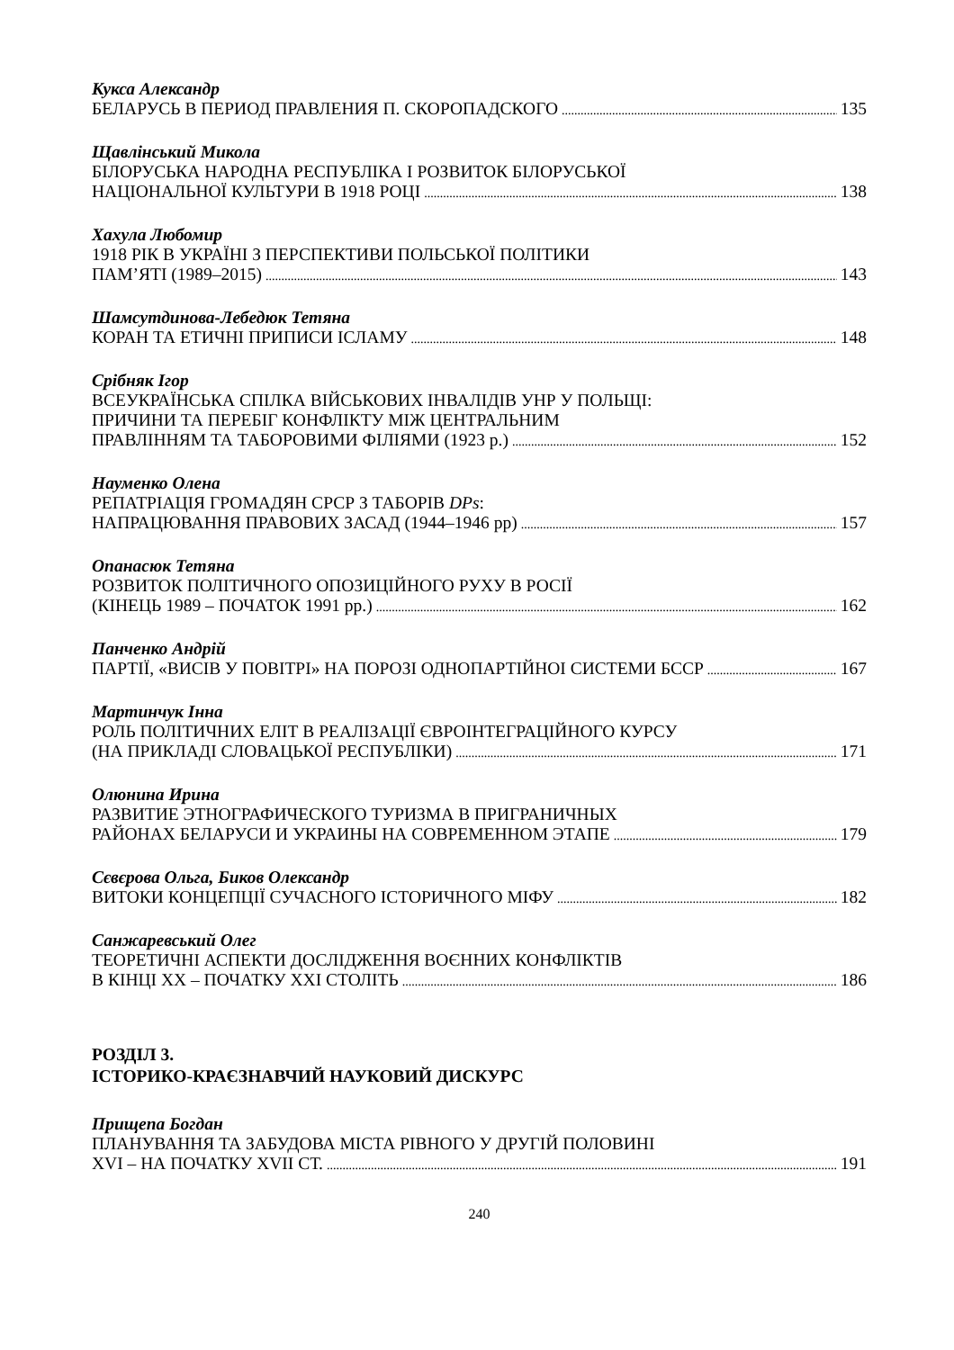Кукса Александр
БЕЛАРУСЬ В ПЕРИОД ПРАВЛЕНИЯ П. СКОРОПАДСКОГО 135
Щавлінський Микола
БІЛОРУСЬКА НАРОДНА РЕСПУБЛІКА І РОЗВИТОК БІЛОРУСЬКОЇ
НАЦІОНАЛЬНОЇ КУЛЬТУРИ В 1918 РОЦІ 138
Хахула Любомир
1918 РІК В УКРАЇНІ З ПЕРСПЕКТИВИ ПОЛЬСЬКОЇ ПОЛІТИКИ
ПАМ’ЯТІ (1989–2015) 143
Шамсутдинова-Лебедюк Тетяна
КОРАН ТА ЕТИЧНІ ПРИПИСИ ІСЛАМУ 148
Срібняк Ігор
ВСЕУКРАЇНСЬКА СПІЛКА ВІЙСЬКОВИХ ІНВАЛІДІВ УНР У ПОЛЬЩІ:
ПРИЧИНИ ТА ПЕРЕБІГ КОНФЛІКТУ МІЖ ЦЕНТРАЛЬНИМ
ПРАВЛІННЯМ ТА ТАБОРОВИМИ ФІЛІЯМИ (1923 р.) 152
Науменко Олена
РЕПАТРІАЦІЯ ГРОМАДЯН СРСР З ТАБОРІВ DPs:
НАПРАЦЮВАННЯ ПРАВОВИХ ЗАСАД (1944–1946 рр) 157
Опанасюк Тетяна
РОЗВИТОК ПОЛІТИЧНОГО ОПОЗИЦІЙНОГО РУХУ В РОСІЇ
(КІНЕЦЬ 1989 – ПОЧАТОК 1991 рр.) 162
Панченко Андрій
ПАРТІЇ, «ВИСІВ У ПОВІТРІ» НА ПОРОЗІ ОДНОПАРТІЙНОІ СИСТЕМИ БССР 167
Мартинчук Інна
РОЛЬ ПОЛІТИЧНИХ ЕЛІТ В РЕАЛІЗАЦІЇ ЄВРОІНТЕГРАЦІЙНОГО КУРСУ
(НА ПРИКЛАДІ СЛОВАЦЬКОЇ РЕСПУБЛІКИ) 171
Олюнина Ирина
РАЗВИТИЕ ЭТНОГРАФИЧЕСКОГО ТУРИЗМА В ПРИГРАНИЧНЫХ
РАЙОНАХ БЕЛАРУСИ И УКРАИНЫ НА СОВРЕМЕННОМ ЭТАПЕ 179
Сєвєрова Ольга, Биков Олександр
ВИТОКИ КОНЦЕПЦІЇ СУЧАСНОГО ІСТОРИЧНОГО МІФУ 182
Санжаревський Олег
ТЕОРЕТИЧНІ АСПЕКТИ ДОСЛІДЖЕННЯ ВОЄННИХ КОНФЛІКТІВ
В КІНЦІ ХХ – ПОЧАТКУ ХХІ СТОЛІТЬ 186
РОЗДІЛ 3.
ІСТОРИКО-КРАЄЗНАВЧИЙ НАУКОВИЙ ДИСКУРС
Прищепа Богдан
ПЛАНУВАННЯ ТА ЗАБУДОВА МІСТА РІВНОГО У ДРУГІЙ ПОЛОВИНІ
XVI – НА ПОЧАТКУ XVII СТ. 191
240